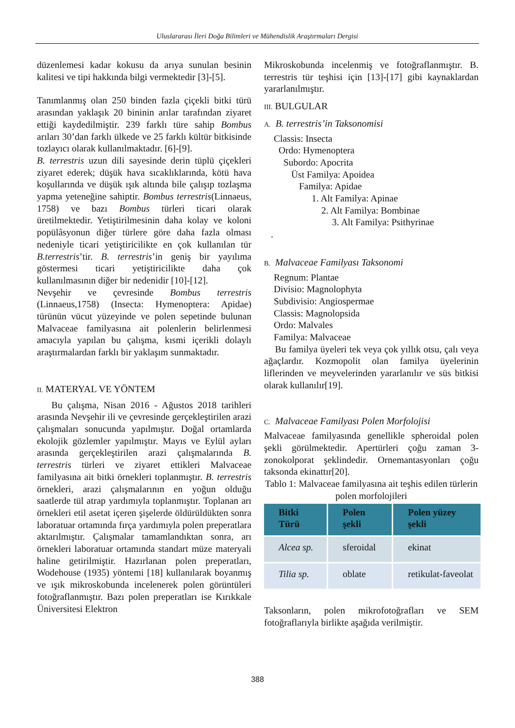Uluslararası İleri Doğa Bilimleri ve Mühendislik Araştırmaları Dergisi
düzenlemesi kadar kokusu da arıya sunulan besinin kalitesi ve tipi hakkında bilgi vermektedir [3]-[5].
Tanımlanmış olan 250 binden fazla çiçekli bitki türü arasından yaklaşık 20 bininin arılar tarafından ziyaret ettiği kaydedilmiştir. 239 farklı türe sahip Bombus arıları 30’dan farklı ülkede ve 25 farklı kültür bitkisinde tozlayıcı olarak kullanılmaktadır. [6]-[9].
B. terrestris uzun dili sayesinde derin tüplü çiçekleri ziyaret ederek; düşük hava sıcaklıklarında, kötü hava koşullarında ve düşük ışık altında bile çalışıp tozlaşma yapma yeteneğine sahiptir. Bombus terrestris(Linnaeus, 1758) ve bazı Bombus türleri ticari olarak üretilmektedir. Yetiştirilmesinin daha kolay ve koloni popülâsyonun diğer türlere göre daha fazla olması nedeniyle ticari yetiştiricilikte en çok kullanılan tür B.terrestris’tir. B. terrestris’in geniş bir yayılıma göstermesi ticari yetiştiricilikte daha çok kullanılmasının diğer bir nedenidir [10]-[12].
Nevşehir ve çevresinde Bombus terrestris (Linnaeus,1758) (Insecta: Hymenoptera: Apidae) türünün vücut yüzeyinde ve polen sepetinde bulunan Malvaceae familyasına ait polenlerin belirlenmesi amacıyla yapılan bu çalışma, kısmi içerikli dolaylı araştırmalardan farklı bir yaklaşım sunmaktadır.
II. MATERYAL VE YÖNTEM
Bu çalışma, Nisan 2016 - Ağustos 2018 tarihleri arasında Nevşehir ili ve çevresinde gerçekleştirilen arazi çalışmaları sonucunda yapılmıştır. Doğal ortamlarda ekolojik gözlemler yapılmıştır. Mayıs ve Eylül ayları arasında gerçekleştirilen arazi çalışmalarında B. terrestris türleri ve ziyaret ettikleri Malvaceae familyasına ait bitki örnekleri toplanmıştır. B. terrestris örnekleri, arazi çalışmalarının en yoğun olduğu saatlerde tül atrap yardımıyla toplanmıştır. Toplanan arı örnekleri etil asetat içeren şişelerde öldürüldükten sonra laboratuar ortamında fırça yardımıyla polen preperatlara aktarılmıştır. Çalışmalar tamamlandıktan sonra, arı örnekleri laboratuar ortamında standart müze materyali haline getirilmiştir. Hazırlanan polen preperatları, Wodehouse (1935) yöntemi [18] kullanılarak boyanmış ve ışık mikroskobunda incelenerek polen görüntüleri fotoğraflanmıştır. Bazı polen preperatları ise Kırıkkale Üniversitesi Elektron
Mikroskobunda incelenmiş ve fotoğraflanmıştır. B. terrestris tür teşhisi için [13]-[17] gibi kaynaklardan yararlanılmıştır.
III. BULGULAR
A. B. terrestris’in Taksonomisi
Classis: Insecta
Ordo: Hymenoptera
Subordo: Apocrita
Üst Familya: Apoidea
Familya: Apidae
1. Alt Familya: Apinae
2. Alt Familya: Bombinae
3. Alt Familya: Psithyrinae
.
B. Malvaceae Familyası Taksonomi
Regnum: Plantae
Divisio: Magnolophyta
Subdivisio: Angiospermae
Classis: Magnolopsida
Ordo: Malvales
Familya: Malvaceae
Bu familya üyeleri tek veya çok yıllık otsu, çalı veya ağaçlardır. Kozmopolit olan familya üyelerinin liflerinden ve meyvelerinden yararlanılır ve süs bitkisi olarak kullanılır[19].
C. Malvaceae Familyası Polen Morfolojisi
Malvaceae familyasında genellikle spheroidal polen şekli görülmektedir. Apertürleri çoğu zaman 3-zonokolporat şeklindedir. Ornemantasyonları çoğu taksonda ekinattır[20].
Tablo 1: Malvaceae familyasına ait teşhis edilen türlerin polen morfolojileri
| Bitki Türü | Polen şekli | Polen yüzey şekli |
| --- | --- | --- |
| Alcea sp. | sferoidal | ekinat |
| Tilia sp. | oblate | retikulat-faveolat |
Taksonların, polen mikrofotoğrafları ve SEM fotoğraflarıyla birlikte aşağıda verilmiştir.
388